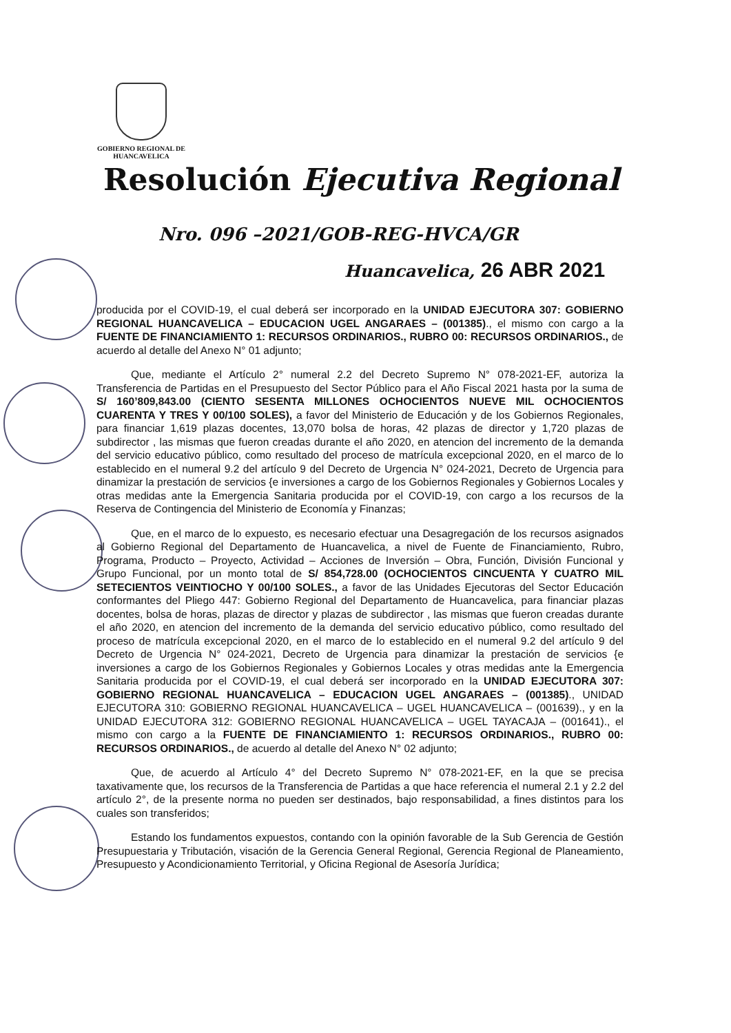GOBIERNO REGIONAL DE
HUANCAVELICA
Resolución Ejecutiva Regional
Nro. 096 –2021/GOB-REG-HVCA/GR
Huancavelica, 26 ABR 2021
producida por el COVID-19, el cual deberá ser incorporado en la UNIDAD EJECUTORA 307: GOBIERNO REGIONAL HUANCAVELICA – EDUCACION UGEL ANGARAES – (001385)., el mismo con cargo a la FUENTE DE FINANCIAMIENTO 1: RECURSOS ORDINARIOS., RUBRO 00: RECURSOS ORDINARIOS., de acuerdo al detalle del Anexo N° 01 adjunto;
Que, mediante el Artículo 2° numeral 2.2 del Decreto Supremo N° 078-2021-EF, autoriza la Transferencia de Partidas en el Presupuesto del Sector Público para el Año Fiscal 2021 hasta por la suma de S/ 160’809,843.00 (CIENTO SESENTA MILLONES OCHOCIENTOS NUEVE MIL OCHOCIENTOS CUARENTA Y TRES Y 00/100 SOLES), a favor del Ministerio de Educación y de los Gobiernos Regionales, para financiar 1,619 plazas docentes, 13,070 bolsa de horas, 42 plazas de director y 1,720 plazas de subdirector , las mismas que fueron creadas durante el año 2020, en atencion del incremento de la demanda del servicio educativo público, como resultado del proceso de matrícula excepcional 2020, en el marco de lo establecido en el numeral 9.2 del artículo 9 del Decreto de Urgencia N° 024-2021, Decreto de Urgencia para dinamizar la prestación de servicios {e inversiones a cargo de los Gobiernos Regionales y Gobiernos Locales y otras medidas ante la Emergencia Sanitaria producida por el COVID-19, con cargo a los recursos de la Reserva de Contingencia del Ministerio de Economía y Finanzas;
Que, en el marco de lo expuesto, es necesario efectuar una Desagregación de los recursos asignados al Gobierno Regional del Departamento de Huancavelica, a nivel de Fuente de Financiamiento, Rubro, Programa, Producto – Proyecto, Actividad – Acciones de Inversión – Obra, Función, División Funcional y Grupo Funcional, por un monto total de S/ 854,728.00 (OCHOCIENTOS CINCUENTA Y CUATRO MIL SETECIENTOS VEINTIOCHO Y 00/100 SOLES., a favor de las Unidades Ejecutoras del Sector Educación conformantes del Pliego 447: Gobierno Regional del Departamento de Huancavelica, para financiar plazas docentes, bolsa de horas, plazas de director y plazas de subdirector , las mismas que fueron creadas durante el año 2020, en atencion del incremento de la demanda del servicio educativo público, como resultado del proceso de matrícula excepcional 2020, en el marco de lo establecido en el numeral 9.2 del artículo 9 del Decreto de Urgencia N° 024-2021, Decreto de Urgencia para dinamizar la prestación de servicios {e inversiones a cargo de los Gobiernos Regionales y Gobiernos Locales y otras medidas ante la Emergencia Sanitaria producida por el COVID-19, el cual deberá ser incorporado en la UNIDAD EJECUTORA 307: GOBIERNO REGIONAL HUANCAVELICA – EDUCACION UGEL ANGARAES – (001385)., UNIDAD EJECUTORA 310: GOBIERNO REGIONAL HUANCAVELICA – UGEL HUANCAVELICA – (001639)., y en la UNIDAD EJECUTORA 312: GOBIERNO REGIONAL HUANCAVELICA – UGEL TAYACAJA – (001641)., el mismo con cargo a la FUENTE DE FINANCIAMIENTO 1: RECURSOS ORDINARIOS., RUBRO 00: RECURSOS ORDINARIOS., de acuerdo al detalle del Anexo N° 02 adjunto;
Que, de acuerdo al Artículo 4° del Decreto Supremo N° 078-2021-EF, en la que se precisa taxativamente que, los recursos de la Transferencia de Partidas a que hace referencia el numeral 2.1 y 2.2 del artículo 2°, de la presente norma no pueden ser destinados, bajo responsabilidad, a fines distintos para los cuales son transferidos;
Estando los fundamentos expuestos, contando con la opinión favorable de la Sub Gerencia de Gestión Presupuestaria y Tributación, visación de la Gerencia General Regional, Gerencia Regional de Planeamiento, Presupuesto y Acondicionamiento Territorial, y Oficina Regional de Asesoría Jurídica;